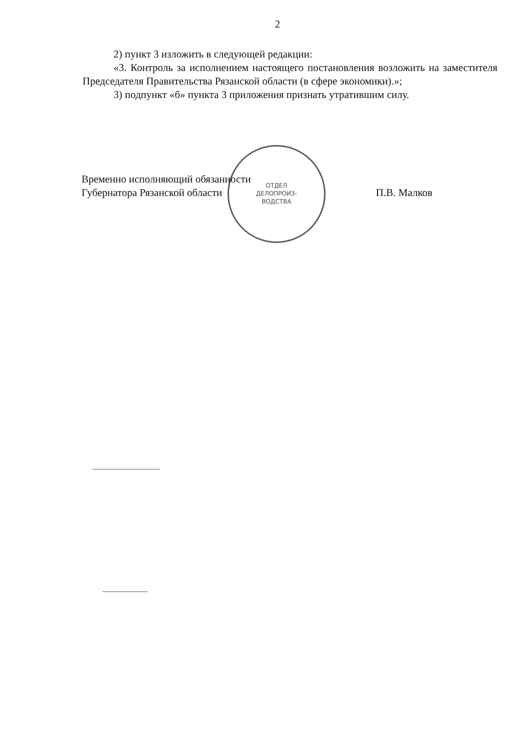2
2) пункт 3 изложить в следующей редакции:
«3. Контроль за исполнением настоящего постановления возложить на заместителя Председателя Правительства Рязанской области (в сфере экономики).»;
3) подпункт «б» пункта 3 приложения признать утратившим силу.
ОТДЕЛ
ДЕЛОПРОИЗ-
ВОДСТВА
Временно исполняющий обязанности
Губернатора Рязанской области
П.В. Малков